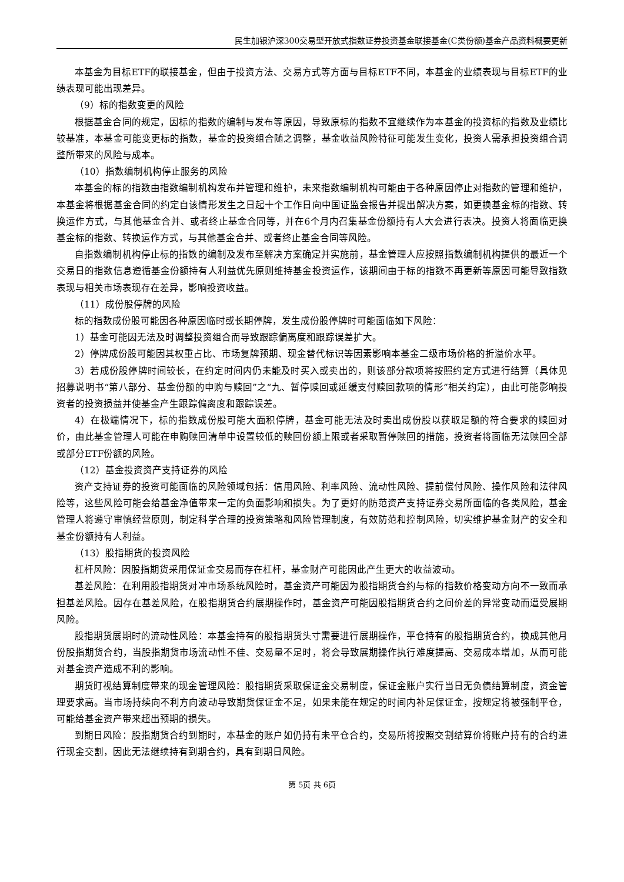民生加银沪深300交易型开放式指数证券投资基金联接基金(C类份额)基金产品资料概要更新
本基金为目标ETF的联接基金，但由于投资方法、交易方式等方面与目标ETF不同，本基金的业绩表现与目标ETF的业绩表现可能出现差异。
（9）标的指数变更的风险
根据基金合同的规定，因标的指数的编制与发布等原因，导致原标的指数不宜继续作为本基金的投资标的指数及业绩比较基准，本基金可能变更标的指数，基金的投资组合随之调整，基金收益风险特征可能发生变化，投资人需承担投资组合调整所带来的风险与成本。
（10）指数编制机构停止服务的风险
本基金的标的指数由指数编制机构发布并管理和维护，未来指数编制机构可能由于各种原因停止对指数的管理和维护，本基金将根据基金合同的约定自该情形发生之日起十个工作日向中国证监会报告并提出解决方案，如更换基金标的指数、转换运作方式，与其他基金合并、或者终止基金合同等，并在6个月内召集基金份额持有人大会进行表决。投资人将面临更换基金标的指数、转换运作方式，与其他基金合并、或者终止基金合同等风险。
自指数编制机构停止标的指数的编制及发布至解决方案确定并实施前，基金管理人应按照指数编制机构提供的最近一个交易日的指数信息遵循基金份额持有人利益优先原则维持基金投资运作，该期间由于标的指数不再更新等原因可能导致指数表现与相关市场表现存在差异，影响投资收益。
（11）成份股停牌的风险
标的指数成份股可能因各种原因临时或长期停牌，发生成份股停牌时可能面临如下风险：
1）基金可能因无法及时调整投资组合而导致跟踪偏离度和跟踪误差扩大。
2）停牌成份股可能因其权重占比、市场复牌预期、现金替代标识等因素影响本基金二级市场价格的折溢价水平。
3）若成份股停牌时间较长，在约定时间内仍未能及时买入或卖出的，则该部分款项将按照约定方式进行结算（具体见招募说明书“第八部分、基金份额的申购与赎回”之“九、暂停赎回或延缓支付赎回款项的情形”相关约定），由此可能影响投资者的投资损益并使基金产生跟踪偏离度和跟踪误差。
4）在极端情况下，标的指数成份股可能大面积停牌，基金可能无法及时卖出成份股以获取足额的符合要求的赎回对价，由此基金管理人可能在申购赎回清单中设置较低的赎回份额上限或者采取暂停赎回的措施，投资者将面临无法赎回全部或部分ETF份额的风险。
（12）基金投资资产支持证券的风险
资产支持证券的投资可能面临的风险领域包括：信用风险、利率风险、流动性风险、提前偿付风险、操作风险和法律风险等，这些风险可能会给基金净值带来一定的负面影响和损失。为了更好的防范资产支持证券交易所面临的各类风险，基金管理人将遵守审慎经营原则，制定科学合理的投资策略和风险管理制度，有效防范和控制风险，切实维护基金财产的安全和基金份额持有人利益。
（13）股指期货的投资风险
杠杆风险：因股指期货采用保证金交易而存在杠杆，基金财产可能因此产生更大的收益波动。
基差风险：在利用股指期货对冲市场系统风险时，基金资产可能因为股指期货合约与标的指数价格变动方向不一致而承担基差风险。因存在基差风险，在股指期货合约展期操作时，基金资产可能因股指期货合约之间价差的异常变动而遭受展期风险。
股指期货展期时的流动性风险：本基金持有的股指期货头寸需要进行展期操作，平仓持有的股指期货合约，换成其他月份股指期货合约，当股指期货市场流动性不佳、交易量不足时，将会导致展期操作执行难度提高、交易成本增加，从而可能对基金资产造成不利的影响。
期货盯视结算制度带来的现金管理风险：股指期货采取保证金交易制度，保证金账户实行当日无负债结算制度，资金管理要求高。当市场持续向不利方向波动导致期货保证金不足，如果未能在规定的时间内补足保证金，按规定将被强制平仓，可能给基金资产带来超出预期的损失。
到期日风险：股指期货合约到期时，本基金的账户如仍持有未平仓合约，交易所将按照交割结算价将账户持有的合约进行现金交割，因此无法继续持有到期合约，具有到期日风险。
第 5页 共 6页